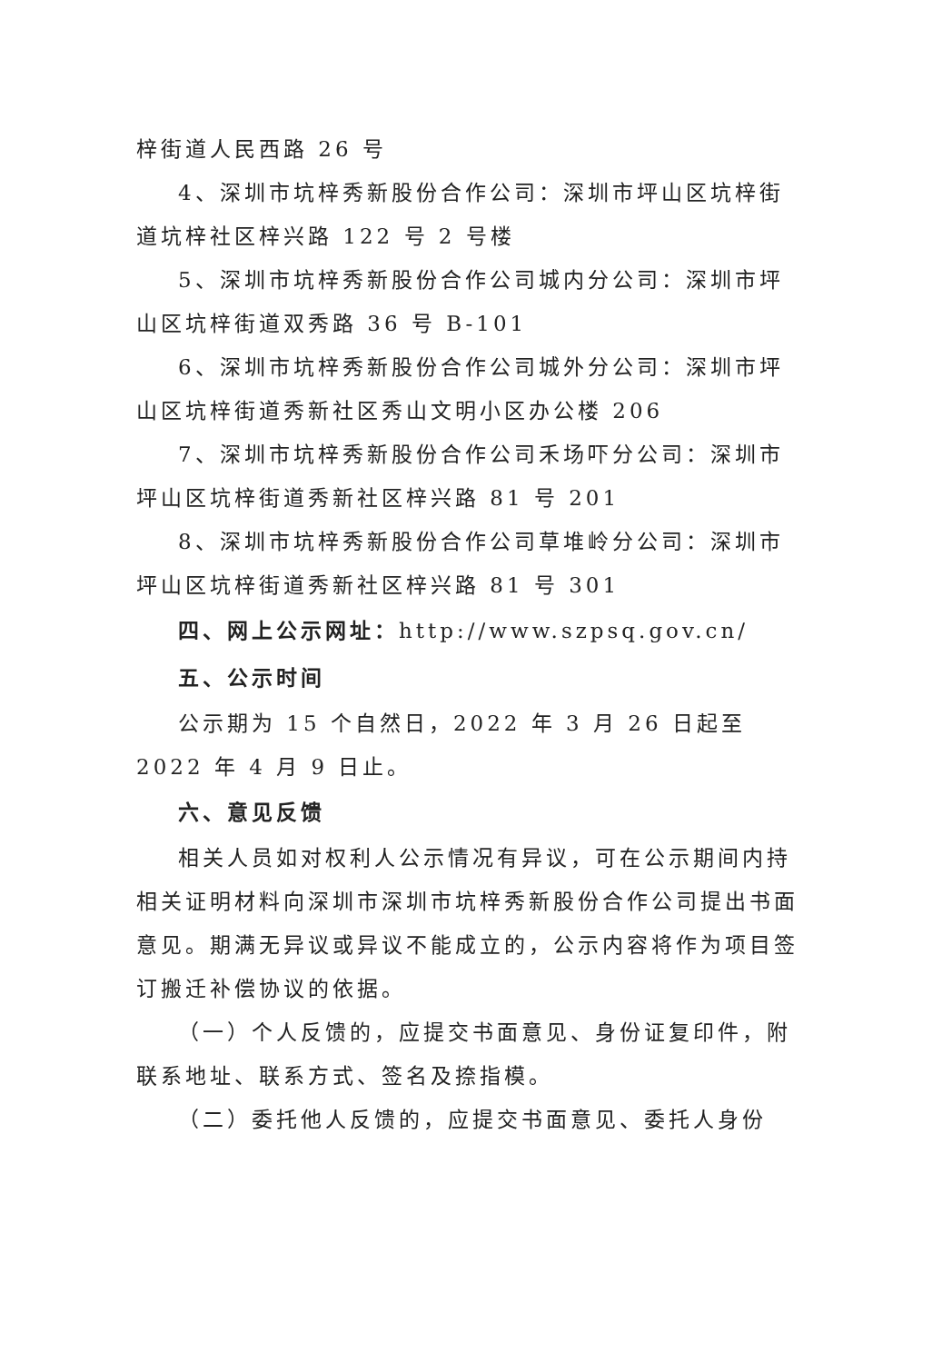梓街道人民西路 26 号
4、深圳市坑梓秀新股份合作公司：深圳市坪山区坑梓街道坑梓社区梓兴路 122 号 2 号楼
5、深圳市坑梓秀新股份合作公司城内分公司：深圳市坪山区坑梓街道双秀路 36 号 B-101
6、深圳市坑梓秀新股份合作公司城外分公司：深圳市坪山区坑梓街道秀新社区秀山文明小区办公楼 206
7、深圳市坑梓秀新股份合作公司禾场吓分公司：深圳市坪山区坑梓街道秀新社区梓兴路 81 号 201
8、深圳市坑梓秀新股份合作公司草堆岭分公司：深圳市坪山区坑梓街道秀新社区梓兴路 81 号 301
四、网上公示网址：http://www.szpsq.gov.cn/
五、公示时间
公示期为 15 个自然日，2022 年 3 月 26 日起至 2022 年 4 月 9 日止。
六、意见反馈
相关人员如对权利人公示情况有异议，可在公示期间内持相关证明材料向深圳市深圳市坑梓秀新股份合作公司提出书面意见。期满无异议或异议不能成立的，公示内容将作为项目签订搬迁补偿协议的依据。
（一）个人反馈的，应提交书面意见、身份证复印件，附联系地址、联系方式、签名及捺指模。
（二）委托他人反馈的，应提交书面意见、委托人身份